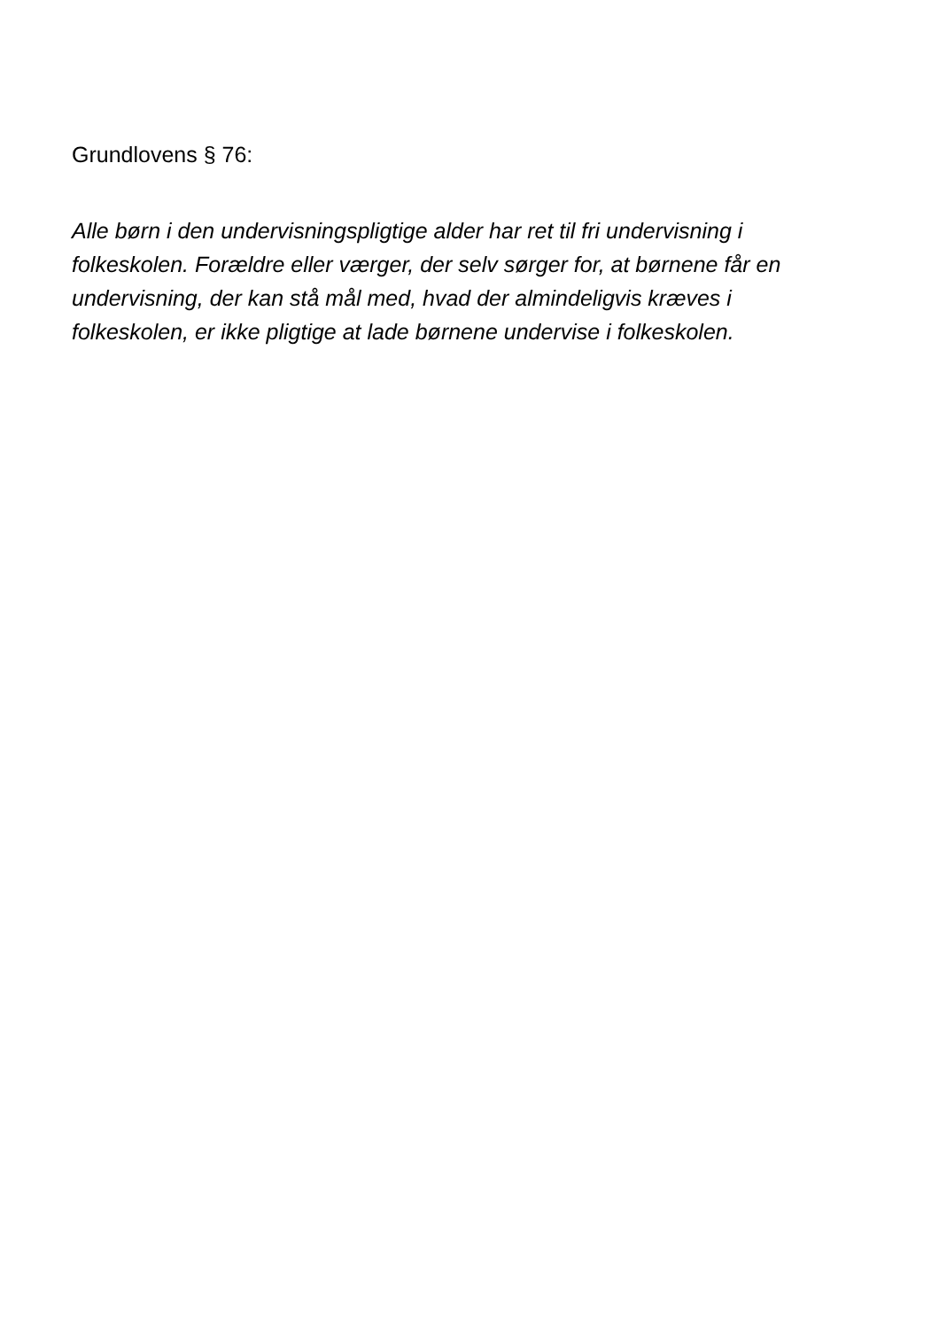Grundlovens § 76:
Alle børn i den undervisningspligtige alder har ret til fri undervisning i folkeskolen. Forældre eller værger, der selv sørger for, at børnene får en undervisning, der kan stå mål med, hvad der almindeligvis kræves i folkeskolen, er ikke pligtige at lade børnene undervise i folkeskolen.